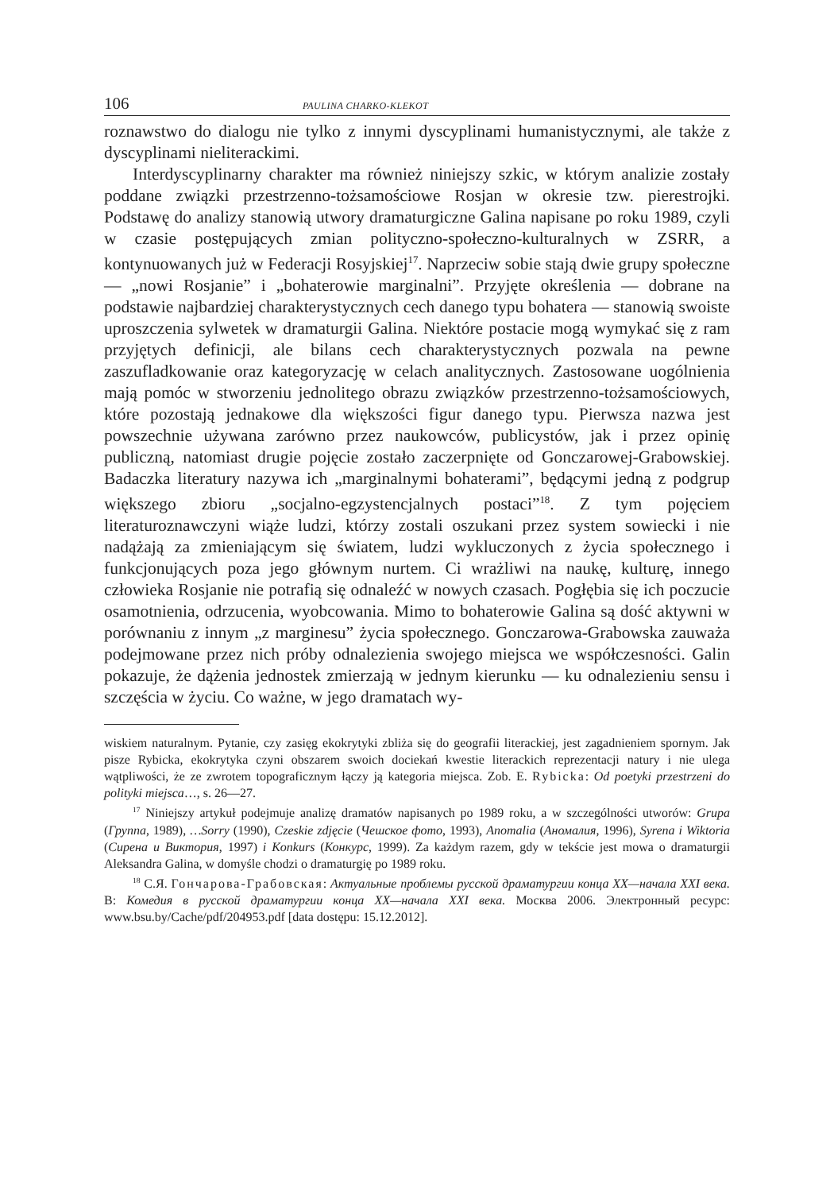106 PAULINA CHARKO-KLEKOT
roznawstwo do dialogu nie tylko z innymi dyscyplinami humanistycznymi, ale także z dyscyplinami nieliterackimi.
Interdyscyplinarny charakter ma również niniejszy szkic, w którym analizie zostały poddane związki przestrzenno-tożsamościowe Rosjan w okresie tzw. pierestrojki. Podstawę do analizy stanowią utwory dramaturgiczne Galina napisane po roku 1989, czyli w czasie postępujących zmian polityczno-społeczno-kulturalnych w ZSRR, a kontynuowanych już w Federacji Rosyjskiej<sup>17</sup>. Naprzeciw sobie stają dwie grupy społeczne — „nowi Rosjanie” i „bohaterowie marginalni”. Przyjęte określenia — dobrane na podstawie najbardziej charakterystycznych cech danego typu bohatera — stanowią swoiste uproszczenia sylwetek w dramaturgii Galina. Niektóre postacie mogą wymykać się z ram przyjętych definicji, ale bilans cech charakterystycznych pozwala na pewne zaszufladkowanie oraz kategoryzację w celach analitycznych. Zastosowane uogólnienia mają pomóc w stworzeniu jednolitego obrazu związków przestrzenno-tożsamościowych, które pozostają jednakowe dla większości figur danego typu. Pierwsza nazwa jest powszechnie używana zarówno przez naukowców, publicystów, jak i przez opinię publiczną, natomiast drugie pojęcie zostało zaczerpnięte od Gonczarowej-Grabowskiej. Badaczka literatury nazywa ich „marginalnymi bohaterami”, będącymi jedną z podgrup większego zbioru „socjalno-egzystencjalnych postaci”<sup>18</sup>. Z tym pojęciem literaturoznawczyni wiąże ludzi, którzy zostali oszukani przez system sowiecki i nie nadążają za zmieniającym się światem, ludzi wykluczonych z życia społecznego i funkcjonujących poza jego głównym nurtem. Ci wrażliwi na naukę, kulturę, innego człowieka Rosjanie nie potrafią się odnaleźć w nowych czasach. Pogłębia się ich poczucie osamotnienia, odrzucenia, wyobcowania. Mimo to bohaterowie Galina są dość aktywni w porównaniu z innym „z marginesu” życia społecznego. Gonczarowa-Grabowska zauważa podejmowane przez nich próby odnalezienia swojego miejsca we współczesności. Galin pokazuje, że dążenia jednostek zmierzają w jednym kierunku — ku odnalezieniu sensu i szczęścia w życiu. Co ważne, w jego dramatach wy-
wiskiem naturalnym. Pytanie, czy zasięg ekokrytyki zbliża się do geografii literackiej, jest zagadnieniem spornym. Jak pisze Rybicka, ekokrytyka czyni obszarem swoich dociekań kwestie literackich reprezentacji natury i nie ulega wątpliwości, że ze zwrotem topograficznym łączy ją kategoria miejsca. Zob. E. Rybicka: Od poetyki przestrzeni do polityki miejsca…, s. 26—27.
<sup>17</sup> Niniejszy artykuł podejmuje analizę dramatów napisanych po 1989 roku, a w szczególności utworów: Grupa (Группа, 1989), …Sorry (1990), Czeskie zdjęcie (Чешское фото, 1993), Anomalia (Аномалия, 1996), Syrena i Wiktoria (Сирена и Виктория, 1997) i Konkurs (Конкурс, 1999). Za każdym razem, gdy w tekście jest mowa o dramaturgii Aleksandra Galina, w domyśle chodzi o dramaturgię po 1989 roku.
<sup>18</sup> С.Я. Гончарова-Грабовская: Актуальные проблемы русской драматургии конца XX—начала XXI века. В: Комедия в русской драматургии конца XX—начала XXI века. Москва 2006. Электронный ресурс: www.bsu.by/Cache/pdf/204953.pdf [data dostępu: 15.12.2012].